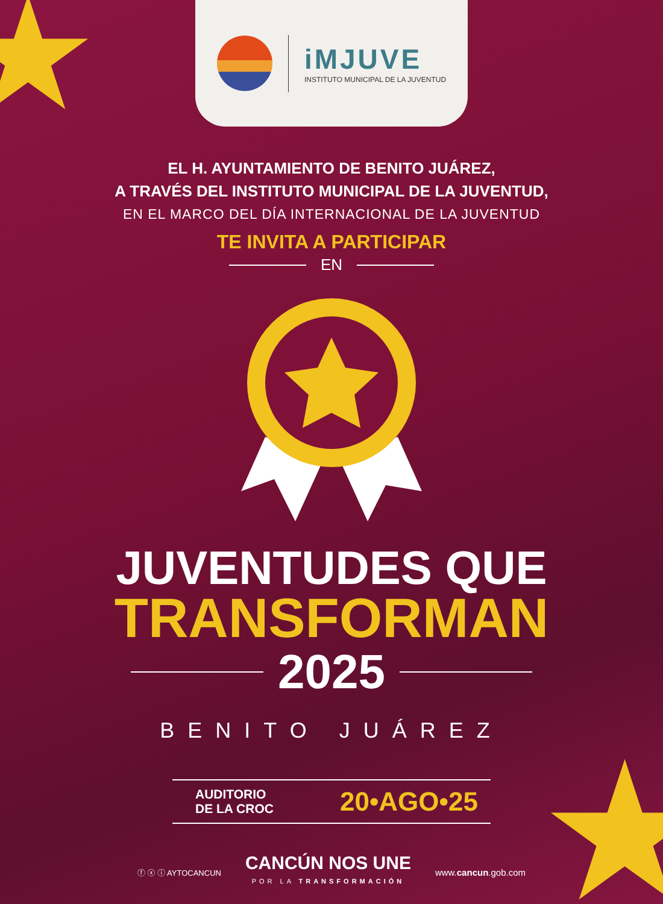★
★
iMJUVE
INSTITUTO MUNICIPAL DE LA JUVENTUD
EL H. AYUNTAMIENTO DE BENITO JUÁREZ,
A TRAVÉS DEL INSTITUTO MUNICIPAL DE LA JUVENTUD,
EN EL MARCO DEL DÍA INTERNACIONAL DE LA JUVENTUD
TE INVITA A PARTICIPAR
EN
JUVENTUDES QUE
TRANSFORMAN
2025
BENITO JUÁREZ
AUDITORIO
DE LA CROC
20•AGO•25
ⓕ ⓧ ⓘ AYTOCANCUN
CANCÚN NOS UNE
POR LA TRANSFORMACIÓN
www.cancun.gob.com